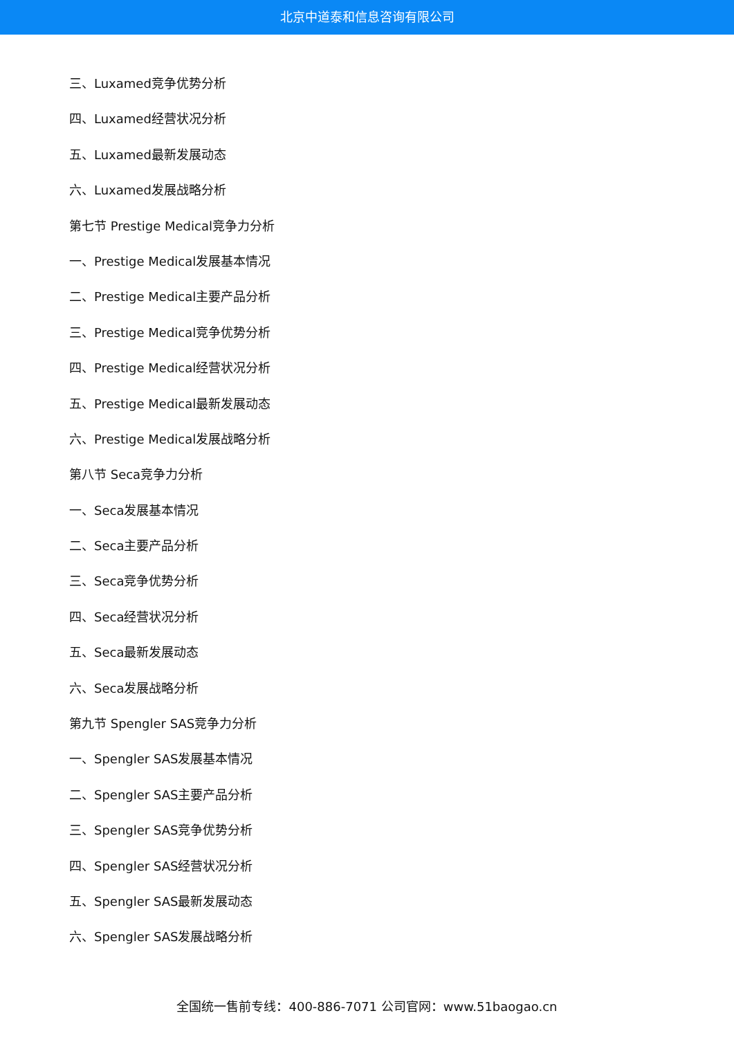北京中道泰和信息咨询有限公司
三、Luxamed竞争优势分析
四、Luxamed经营状况分析
五、Luxamed最新发展动态
六、Luxamed发展战略分析
第七节 Prestige Medical竞争力分析
一、Prestige Medical发展基本情况
二、Prestige Medical主要产品分析
三、Prestige Medical竞争优势分析
四、Prestige Medical经营状况分析
五、Prestige Medical最新发展动态
六、Prestige Medical发展战略分析
第八节 Seca竞争力分析
一、Seca发展基本情况
二、Seca主要产品分析
三、Seca竞争优势分析
四、Seca经营状况分析
五、Seca最新发展动态
六、Seca发展战略分析
第九节 Spengler SAS竞争力分析
一、Spengler SAS发展基本情况
二、Spengler SAS主要产品分析
三、Spengler SAS竞争优势分析
四、Spengler SAS经营状况分析
五、Spengler SAS最新发展动态
六、Spengler SAS发展战略分析
全国统一售前专线：400-886-7071 公司官网：www.51baogao.cn